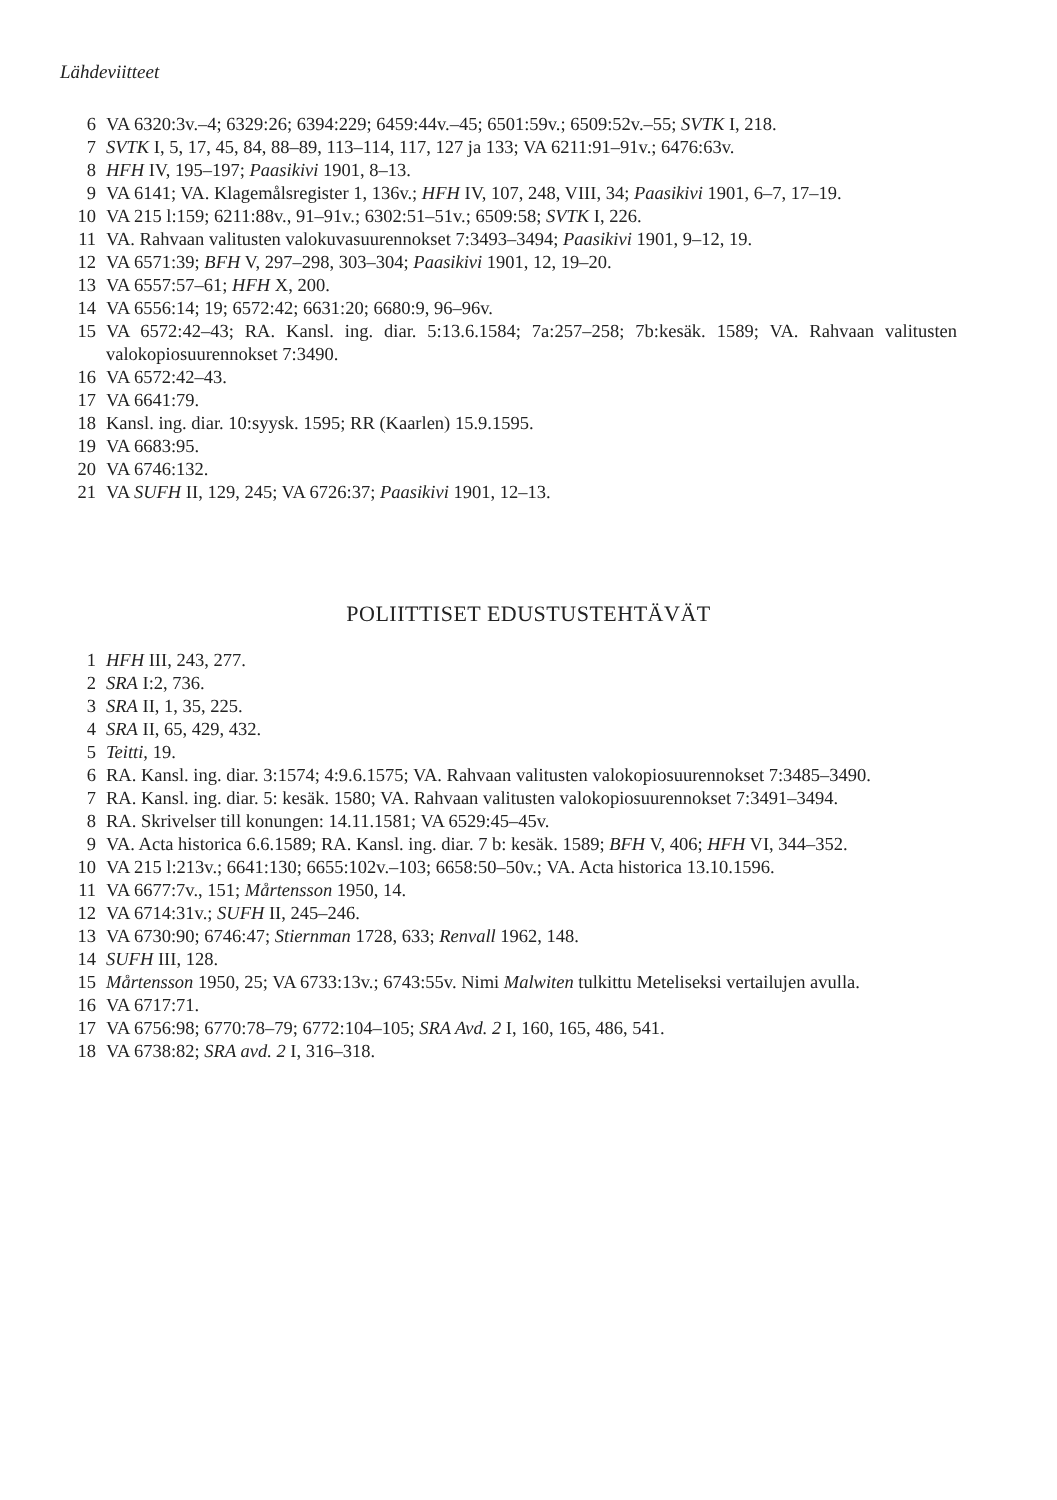Lähdeviitteet
6 VA 6320:3v.–4; 6329:26; 6394:229; 6459:44v.–45; 6501:59v.; 6509:52v.–55; SVTK I, 218.
7 SVTK I, 5, 17, 45, 84, 88–89, 113–114, 117, 127 ja 133; VA 6211:91–91v.; 6476:63v.
8 HFH IV, 195–197; Paasikivi 1901, 8–13.
9 VA 6141; VA. Klagemålsregister 1, 136v.; HFH IV, 107, 248, VIII, 34; Paasikivi 1901, 6–7, 17–19.
10 VA 215 l:159; 6211:88v., 91–91v.; 6302:51–51v.; 6509:58; SVTK I, 226.
11 VA. Rahvaan valitusten valokuvasuurennokset 7:3493–3494; Paasikivi 1901, 9–12, 19.
12 VA 6571:39; BFH V, 297–298, 303–304; Paasikivi 1901, 12, 19–20.
13 VA 6557:57–61; HFH X, 200.
14 VA 6556:14; 19; 6572:42; 6631:20; 6680:9, 96–96v.
15 VA 6572:42–43; RA. Kansl. ing. diar. 5:13.6.1584; 7a:257–258; 7b:kesäk. 1589; VA. Rahvaan valitusten valokopiosuurennokset 7:3490.
16 VA 6572:42–43.
17 VA 6641:79.
18 Kansl. ing. diar. 10:syysk. 1595; RR (Kaarlen) 15.9.1595.
19 VA 6683:95.
20 VA 6746:132.
21 VA SUFH II, 129, 245; VA 6726:37; Paasikivi 1901, 12–13.
POLIITTISET EDUSTUSTEHTÄVÄT
1 HFH III, 243, 277.
2 SRA I:2, 736.
3 SRA II, 1, 35, 225.
4 SRA II, 65, 429, 432.
5 Teitti, 19.
6 RA. Kansl. ing. diar. 3:1574; 4:9.6.1575; VA. Rahvaan valitusten valokopiosuurennokset 7:3485–3490.
7 RA. Kansl. ing. diar. 5: kesäk. 1580; VA. Rahvaan valitusten valokopiosuurennokset 7:3491–3494.
8 RA. Skrivelser till konungen: 14.11.1581; VA 6529:45–45v.
9 VA. Acta historica 6.6.1589; RA. Kansl. ing. diar. 7 b: kesäk. 1589; BFH V, 406; HFH VI, 344–352.
10 VA 215 l:213v.; 6641:130; 6655:102v.–103; 6658:50–50v.; VA. Acta historica 13.10.1596.
11 VA 6677:7v., 151; Mårtensson 1950, 14.
12 VA 6714:31v.; SUFH II, 245–246.
13 VA 6730:90; 6746:47; Stiernman 1728, 633; Renvall 1962, 148.
14 SUFH III, 128.
15 Mårtensson 1950, 25; VA 6733:13v.; 6743:55v. Nimi Malwiten tulkittu Meteliseksi vertailujen avulla.
16 VA 6717:71.
17 VA 6756:98; 6770:78–79; 6772:104–105; SRA Avd. 2 I, 160, 165, 486, 541.
18 VA 6738:82; SRA avd. 2 I, 316–318.